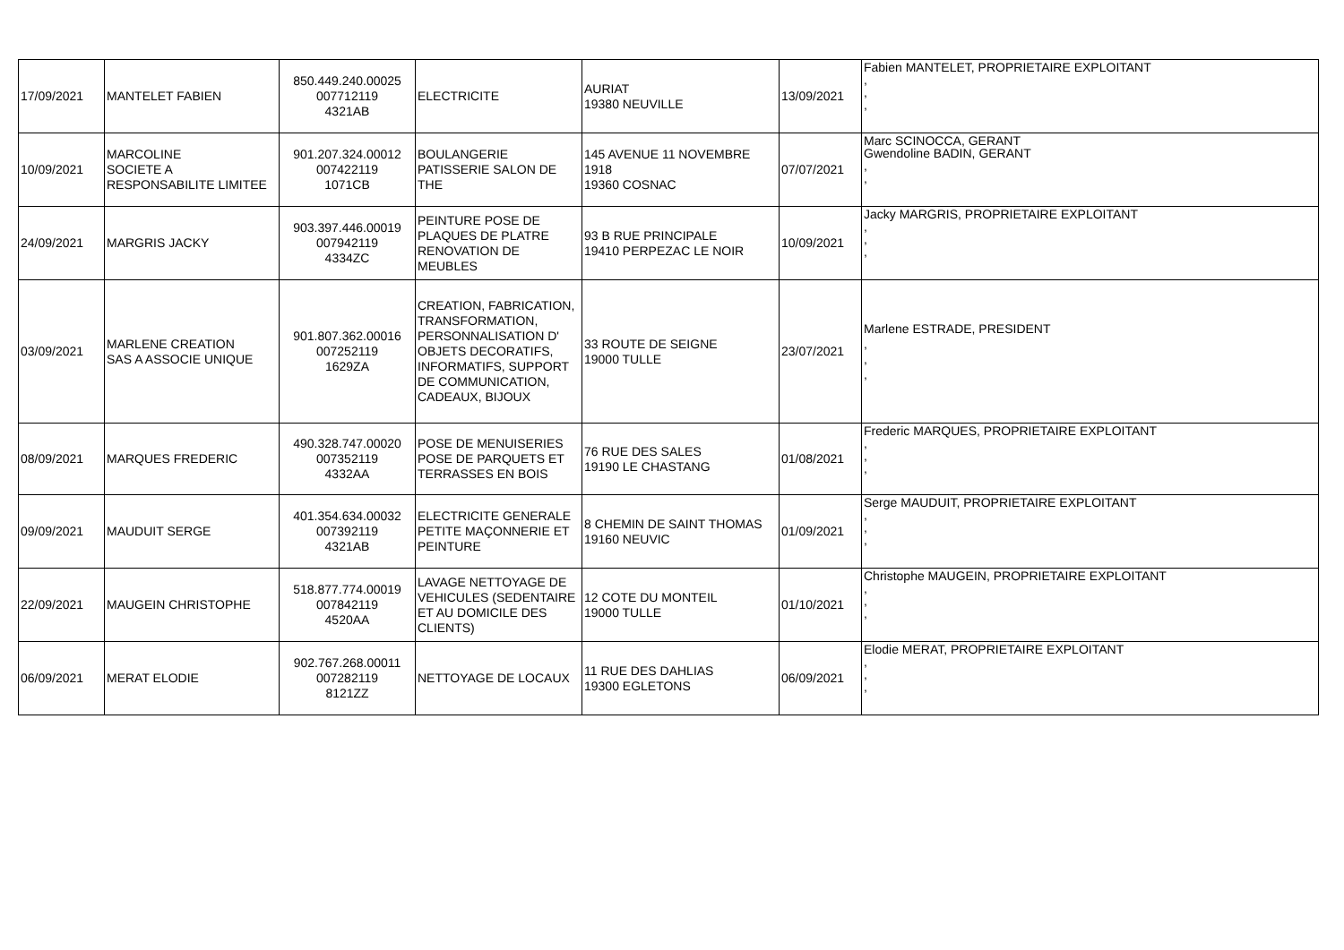| 17/09/2021 | MANTELET FABIEN | 850.449.240.00025 007712119 4321AB | ELECTRICITE | AURIAT 19380 NEUVILLE | 13/09/2021 | Fabien MANTELET, PROPRIETAIRE EXPLOITANT , , , |
| 10/09/2021 | MARCOLINE SOCIETE A RESPONSABILITE LIMITEE | 901.207.324.00012 007422119 1071CB | BOULANGERIE PATISSERIE SALON DE THE | 145 AVENUE 11 NOVEMBRE 1918 19360 COSNAC | 07/07/2021 | Marc SCINOCCA, GERANT Gwendoline BADIN, GERANT , , |
| 24/09/2021 | MARGRIS JACKY | 903.397.446.00019 007942119 4334ZC | PEINTURE POSE DE PLAQUES DE PLATRE RENOVATION DE MEUBLES | 93 B RUE PRINCIPALE 19410 PERPEZAC LE NOIR | 10/09/2021 | Jacky MARGRIS, PROPRIETAIRE EXPLOITANT , , , |
| 03/09/2021 | MARLENE CREATION SAS A ASSOCIE UNIQUE | 901.807.362.00016 007252119 1629ZA | CREATION, FABRICATION, TRANSFORMATION, PERSONNALISATION D' OBJETS DECORATIFS, INFORMATIFS, SUPPORT DE COMMUNICATION, CADEAUX, BIJOUX | 33 ROUTE DE SEIGNE 19000 TULLE | 23/07/2021 | Marlene ESTRADE, PRESIDENT , , , |
| 08/09/2021 | MARQUES FREDERIC | 490.328.747.00020 007352119 4332AA | POSE DE MENUISERIES POSE DE PARQUETS ET TERRASSES EN BOIS | 76 RUE DES SALES 19190 LE CHASTANG | 01/08/2021 | Frederic MARQUES, PROPRIETAIRE EXPLOITANT , , , |
| 09/09/2021 | MAUDUIT SERGE | 401.354.634.00032 007392119 4321AB | ELECTRICITE GENERALE PETITE MAÇONNERIE ET PEINTURE | 8 CHEMIN DE SAINT THOMAS 19160 NEUVIC | 01/09/2021 | Serge MAUDUIT, PROPRIETAIRE EXPLOITANT , , , |
| 22/09/2021 | MAUGEIN CHRISTOPHE | 518.877.774.00019 007842119 4520AA | LAVAGE NETTOYAGE DE VEHICULES (SEDENTAIRE ET AU DOMICILE DES CLIENTS) | 12 COTE DU MONTEIL 19000 TULLE | 01/10/2021 | Christophe MAUGEIN, PROPRIETAIRE EXPLOITANT , , , |
| 06/09/2021 | MERAT ELODIE | 902.767.268.00011 007282119 8121ZZ | NETTOYAGE DE LOCAUX | 11 RUE DES DAHLIAS 19300 EGLETONS | 06/09/2021 | Elodie MERAT, PROPRIETAIRE EXPLOITANT , , , |